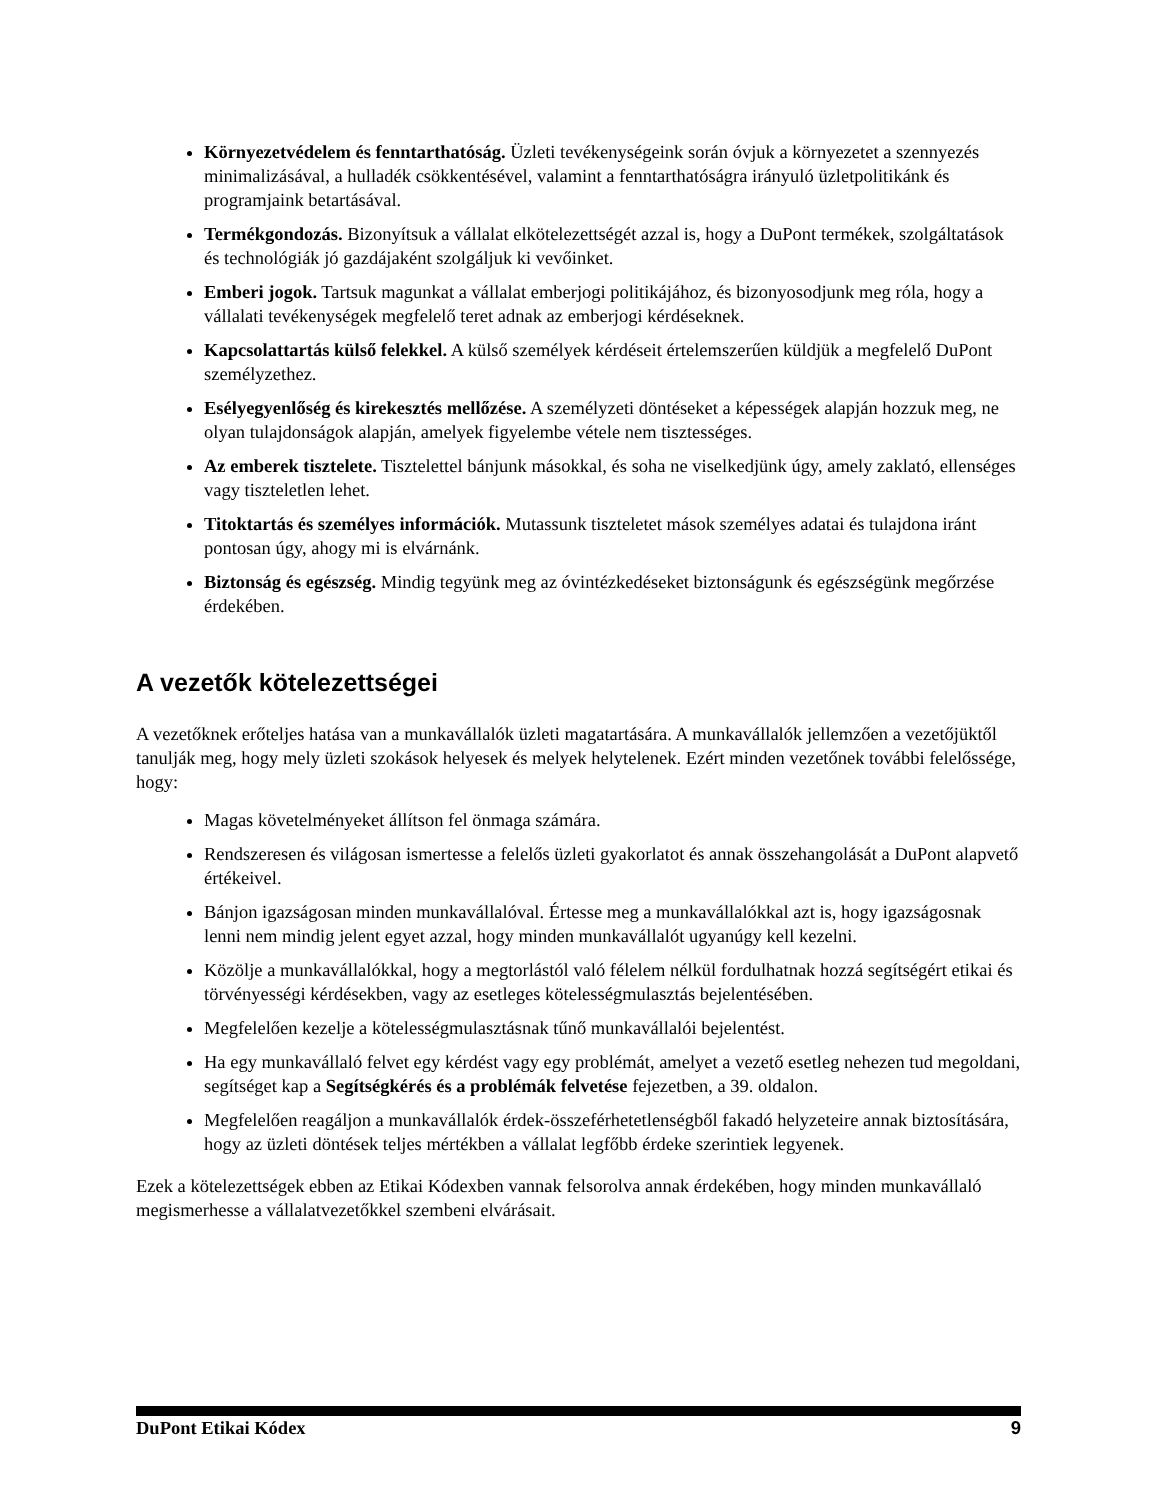Környezetvédelem és fenntarthatóság. Üzleti tevékenységeink során óvjuk a környezetet a szennyezés minimalizásával, a hulladék csökkentésével, valamint a fenntarthatóságra irányuló üzletpolitikánk és programjaink betartásával.
Termékgondozás. Bizonyítsuk a vállalat elkötelezettségét azzal is, hogy a DuPont termékek, szolgáltatások és technológiák jó gazdájaként szolgáljuk ki vevőinket.
Emberi jogok. Tartsuk magunkat a vállalat emberjogi politikájához, és bizonyosodjunk meg róla, hogy a vállalati tevékenységek megfelelő teret adnak az emberjogi kérdéseknek.
Kapcsolattartás külső felekkel. A külső személyek kérdéseit értelemszerűen küldjük a megfelelő DuPont személyzethez.
Esélyegyenlőség és kirekesztés mellőzése. A személyzeti döntéseket a képességek alapján hozzuk meg, ne olyan tulajdonságok alapján, amelyek figyelembe vétele nem tisztességes.
Az emberek tisztelete. Tisztelettel bánjunk másokkal, és soha ne viselkedjünk úgy, amely zaklató, ellenséges vagy tiszteletlen lehet.
Titoktartás és személyes információk. Mutassunk tiszteletet mások személyes adatai és tulajdona iránt pontosan úgy, ahogy mi is elvárnánk.
Biztonság és egészség. Mindig tegyünk meg az óvintézkedéseket biztonságunk és egészségünk megőrzése érdekében.
A vezetők kötelezettségei
A vezetőknek erőteljes hatása van a munkavállalók üzleti magatartására. A munkavállalók jellemzően a vezetőjüktől tanulják meg, hogy mely üzleti szokások helyesek és melyek helytelenek. Ezért minden vezetőnek további felelőssége, hogy:
Magas követelményeket állítson fel önmaga számára.
Rendszeresen és világosan ismertesse a felelős üzleti gyakorlatot és annak összehangolását a DuPont alapvető értékeivel.
Bánjon igazságosan minden munkavállalóval. Értesse meg a munkavállalókkal azt is, hogy igazságosnak lenni nem mindig jelent egyet azzal, hogy minden munkavállalót ugyanúgy kell kezelni.
Közölje a munkavállalókkal, hogy a megtorlástól való félelem nélkül fordulhatnak hozzá segítségért etikai és törvényességi kérdésekben, vagy az esetleges kötelességmulasztás bejelentésében.
Megfelelően kezelje a kötelességmulasztásnak tűnő munkavállalói bejelentést.
Ha egy munkavállaló felvet egy kérdést vagy egy problémát, amelyet a vezető esetleg nehezen tud megoldani, segítséget kap a Segítségkérés és a problémák felvetése fejezetben, a 39. oldalon.
Megfelelően reagáljon a munkavállalók érdek-összeférhetetlenségből fakadó helyzeteire annak biztosítására, hogy az üzleti döntések teljes mértékben a vállalat legfőbb érdeke szerintiek legyenek.
Ezek a kötelezettségek ebben az Etikai Kódexben vannak felsorolva annak érdekében, hogy minden munkavállaló megismerhesse a vállalatvezetőkkel szembeni elvárásait.
DuPont Etikai Kódex 9